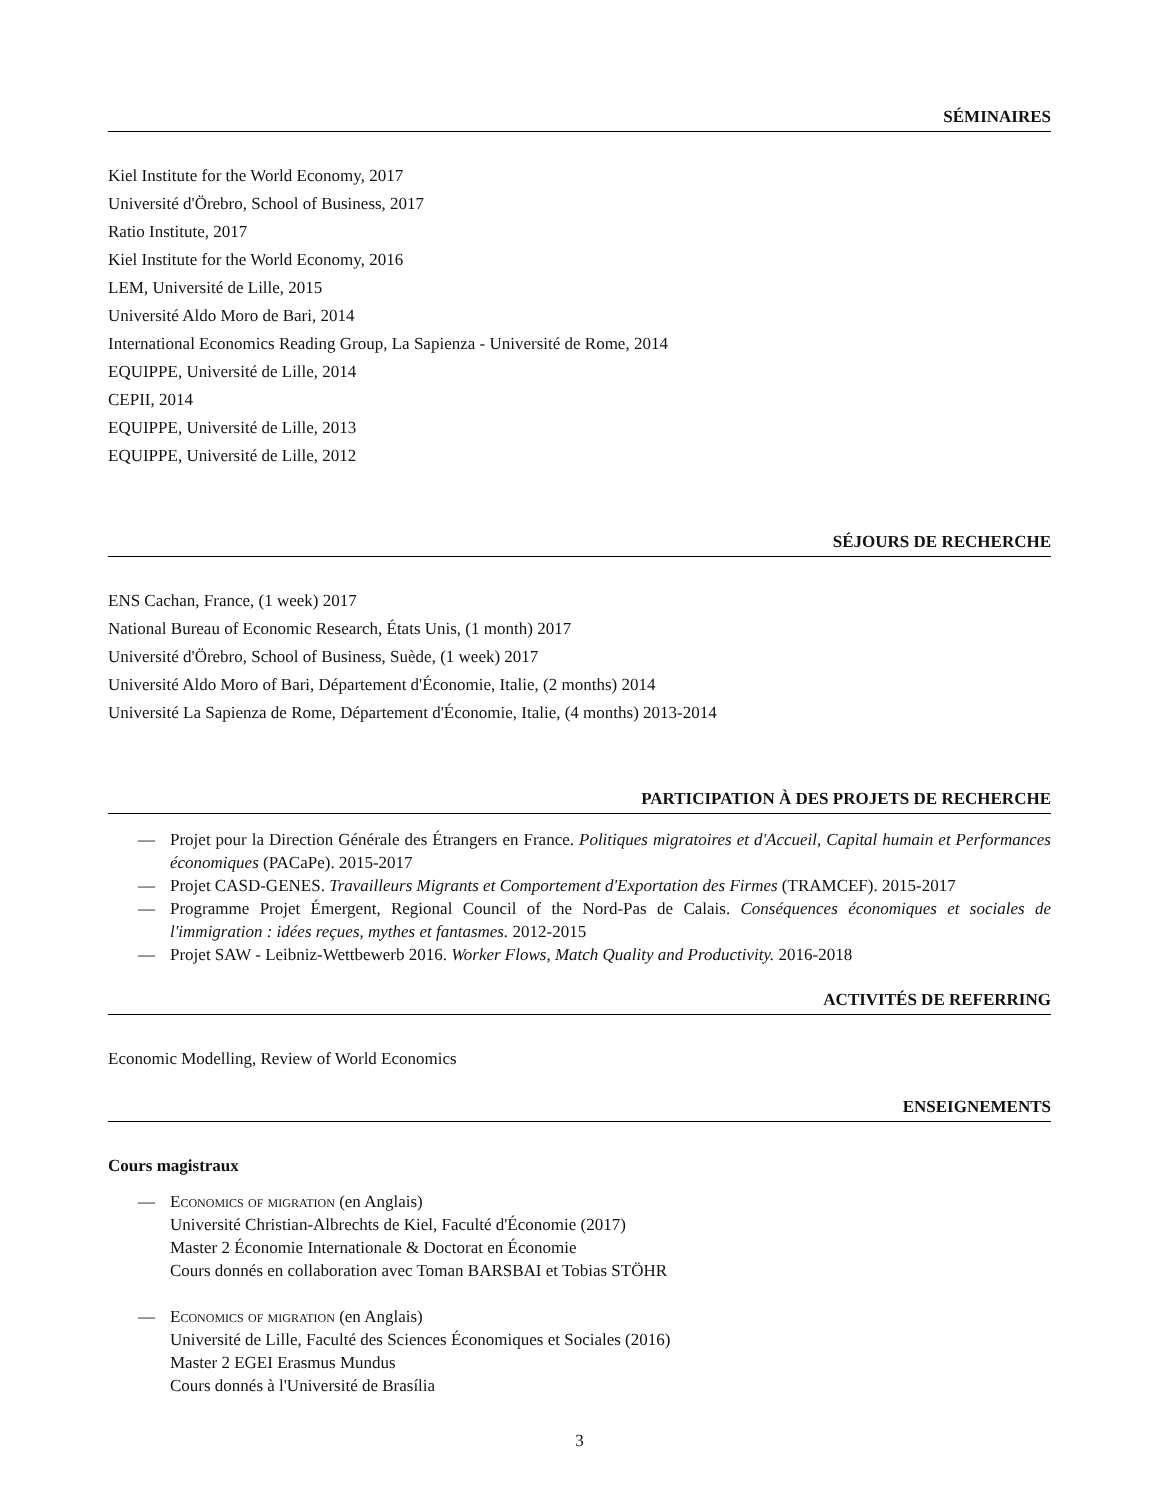SÉMINAIRES
Kiel Institute for the World Economy, 2017
Université d'Örebro, School of Business, 2017
Ratio Institute, 2017
Kiel Institute for the World Economy, 2016
LEM, Université de Lille, 2015
Université Aldo Moro de Bari, 2014
International Economics Reading Group, La Sapienza - Université de Rome, 2014
EQUIPPE, Université de Lille, 2014
CEPII, 2014
EQUIPPE, Université de Lille, 2013
EQUIPPE, Université de Lille, 2012
SÉJOURS DE RECHERCHE
ENS Cachan, France, (1 week) 2017
National Bureau of Economic Research, États Unis, (1 month) 2017
Université d'Örebro, School of Business, Suède, (1 week) 2017
Université Aldo Moro of Bari, Département d'Économie, Italie, (2 months) 2014
Université La Sapienza de Rome, Département d'Économie, Italie, (4 months) 2013-2014
PARTICIPATION À DES PROJETS DE RECHERCHE
— Projet pour la Direction Générale des Étrangers en France. Politiques migratoires et d'Accueil, Capital humain et Performances économiques (PACaPe). 2015-2017
— Projet CASD-GENES. Travailleurs Migrants et Comportement d'Exportation des Firmes (TRAMCEF). 2015-2017
— Programme Projet Émergent, Regional Council of the Nord-Pas de Calais. Conséquences économiques et sociales de l'immigration : idées reçues, mythes et fantasmes. 2012-2015
— Projet SAW - Leibniz-Wettbewerb 2016. Worker Flows, Match Quality and Productivity. 2016-2018
ACTIVITÉS DE REFERRING
Economic Modelling, Review of World Economics
ENSEIGNEMENTS
Cours magistraux
— Economics of migration (en Anglais)
Université Christian-Albrechts de Kiel, Faculté d'Économie (2017)
Master 2 Économie Internationale & Doctorat en Économie
Cours donnés en collaboration avec Toman BARSBAI et Tobias STÖHR
— Economics of migration (en Anglais)
Université de Lille, Faculté des Sciences Économiques et Sociales (2016)
Master 2 EGEI Erasmus Mundus
Cours donnés à l'Université de Brasília
3